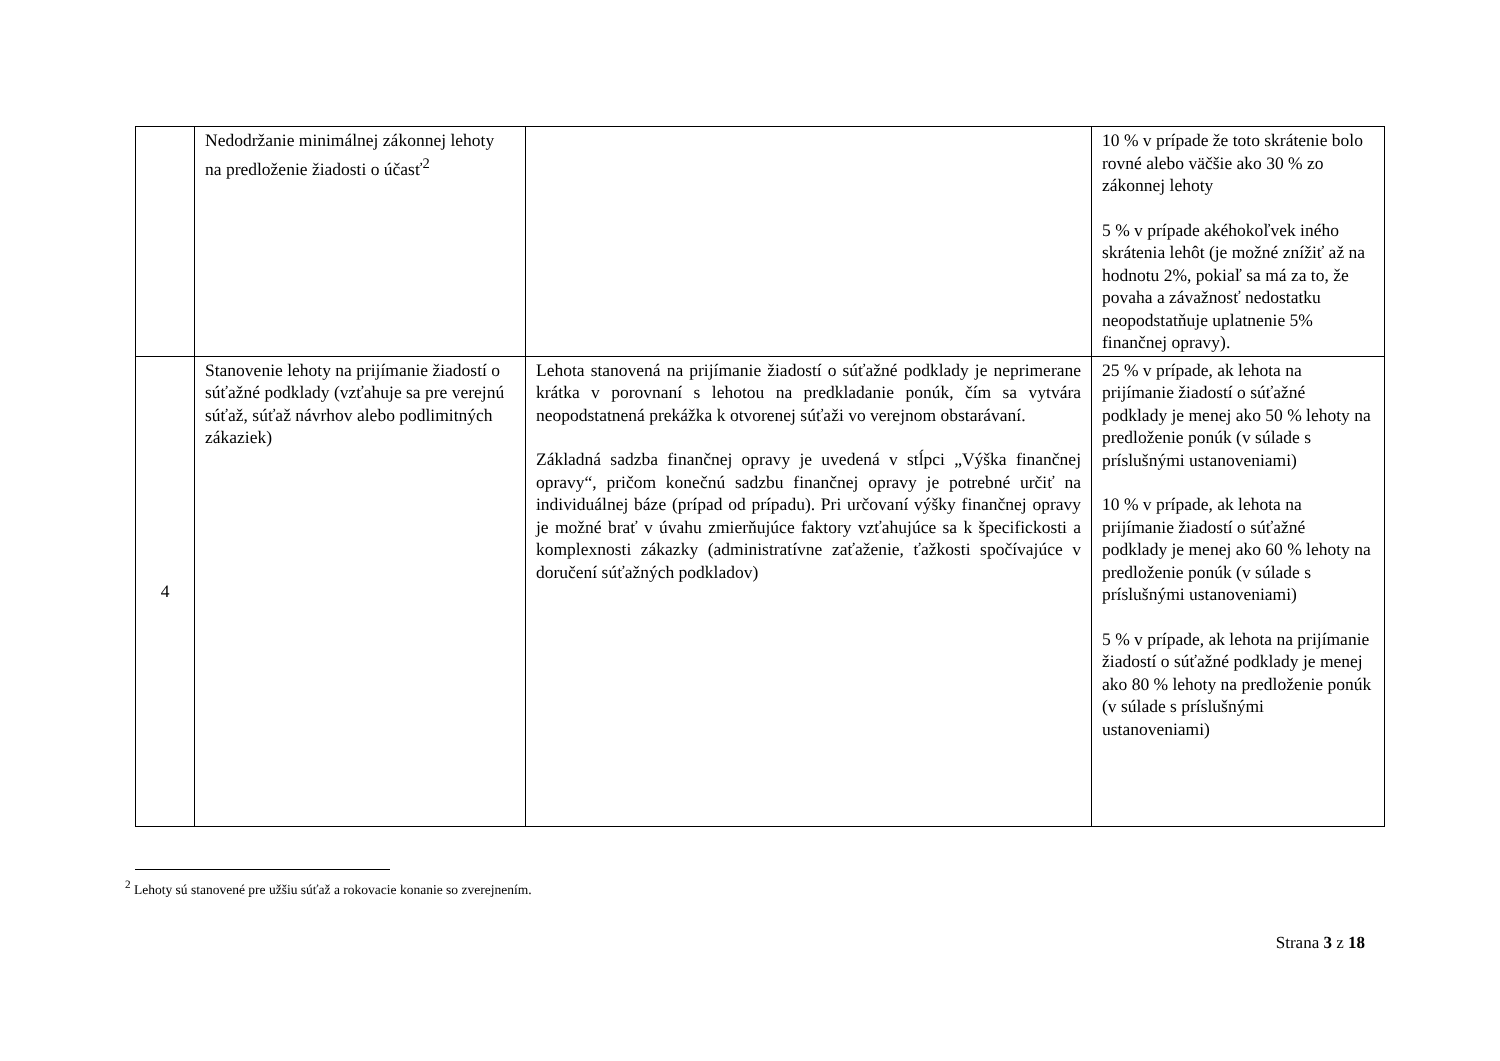| | Nedodržanie minimálnej zákonnej lehoty na predloženie žiadosti o účasť<sup>2</sup> | | 10 % v prípade že toto skrátenie bolo rovné alebo väčšie ako 30 % zo zákonnej lehoty 5 % v prípade akéhokoľvek iného skrátenia lehôt (je možné znížiť až na hodnotu 2%, pokiaľ sa má za to, že povaha a závažnosť nedostatku neopodstatňuje uplatnenie 5% finančnej opravy). |
| 4 | Stanovenie lehoty na prijímanie žiadostí o súťažné podklady (vzťahuje sa pre verejnú súťaž, súťaž návrhov alebo podlimitných zákaziek) | Lehota stanovená na prijímanie žiadostí o súťažné podklady je neprimerane krátka v porovnaní s lehotou na predkladanie ponúk, čím sa vytvára neopodstatnená prekážka k otvorenej súťaži vo verejnom obstarávaní. Základná sadzba finančnej opravy je uvedená v stĺpci „Výška finančnej opravy“, pričom konečnú sadzbu finančnej opravy je potrebné určiť na individuálnej báze (prípad od prípadu). Pri určovaní výšky finančnej opravy je možné brať v úvahu zmierňujúce faktory vzťahujúce sa k špecifickosti a komplexnosti zákazky (administratívne zaťaženie, ťažkosti spočívajúce v doručení súťažných podkladov) | 25 % v prípade, ak lehota na prijímanie žiadostí o súťažné podklady je menej ako 50 % lehoty na predloženie ponúk (v súlade s príslušnými ustanoveniami) 10 % v prípade, ak lehota na prijímanie žiadostí o súťažné podklady je menej ako 60 % lehoty na predloženie ponúk (v súlade s príslušnými ustanoveniami) 5 % v prípade, ak lehota na prijímanie žiadostí o súťažné podklady je menej ako 80 % lehoty na predloženie ponúk (v súlade s príslušnými ustanoveniami) |
<sup>2</sup> Lehoty sú stanovené pre užšiu súťaž a rokovacie konanie so zverejnením.
Strana 3 z 18